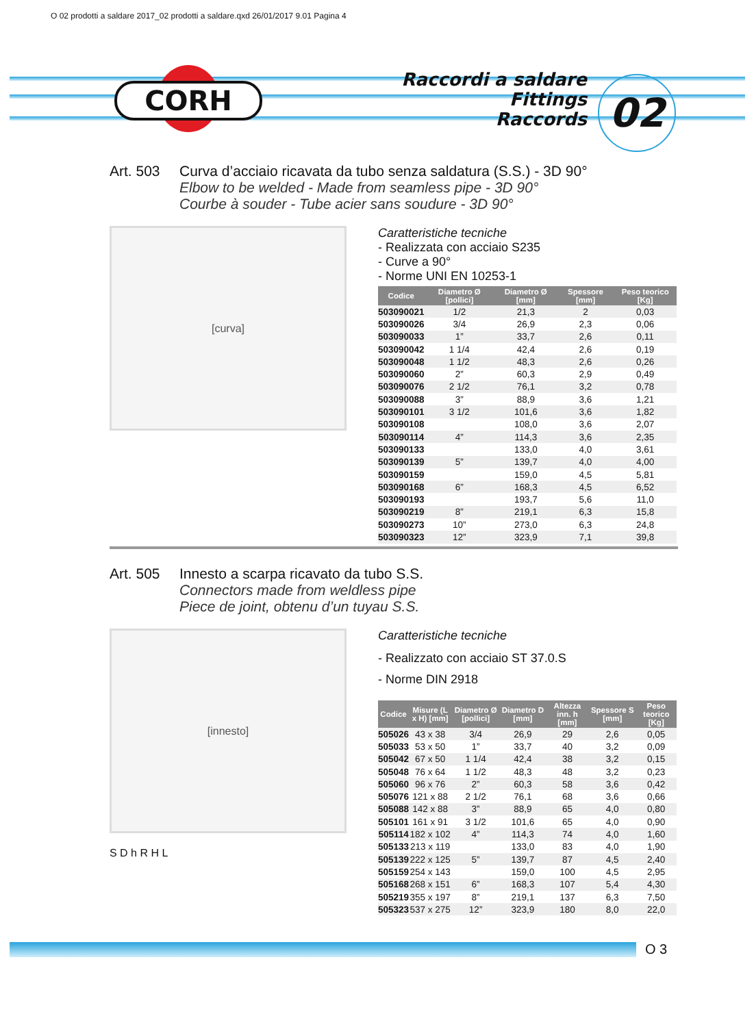O 02 prodotti a saldare 2017_02 prodotti a saldare.qxd 26/01/2017 9.01 Pagina 4
CORH
Raccordi a saldare
Fittings
Raccords
02
Art. 503 Curva d’acciaio ricavata da tubo senza saldatura (S.S.) - 3D 90°
Elbow to be welded - Made from seamless pipe - 3D 90°
Courbe à souder - Tube acier sans soudure - 3D 90°
[curva]
Caratteristiche tecniche
- Realizzata con acciaio S235
- Curve a 90°
- Norme UNI EN 10253-1
| Codice | Diametro Ø [pollici] | Diametro Ø [mm] | Spessore [mm] | Peso teorico [Kg] |
| --- | --- | --- | --- | --- |
| 503090021 | 1/2 | 21,3 | 2 | 0,03 |
| 503090026 | 3/4 | 26,9 | 2,3 | 0,06 |
| 503090033 | 1” | 33,7 | 2,6 | 0,11 |
| 503090042 | 1 1/4 | 42,4 | 2,6 | 0,19 |
| 503090048 | 1 1/2 | 48,3 | 2,6 | 0,26 |
| 503090060 | 2” | 60,3 | 2,9 | 0,49 |
| 503090076 | 2 1/2 | 76,1 | 3,2 | 0,78 |
| 503090088 | 3” | 88,9 | 3,6 | 1,21 |
| 503090101 | 3 1/2 | 101,6 | 3,6 | 1,82 |
| 503090108 | | 108,0 | 3,6 | 2,07 |
| 503090114 | 4” | 114,3 | 3,6 | 2,35 |
| 503090133 | | 133,0 | 4,0 | 3,61 |
| 503090139 | 5” | 139,7 | 4,0 | 4,00 |
| 503090159 | | 159,0 | 4,5 | 5,81 |
| 503090168 | 6” | 168,3 | 4,5 | 6,52 |
| 503090193 | | 193,7 | 5,6 | 11,0 |
| 503090219 | 8” | 219,1 | 6,3 | 15,8 |
| 503090273 | 10” | 273,0 | 6,3 | 24,8 |
| 503090323 | 12” | 323,9 | 7,1 | 39,8 |
Art. 505 Innesto a scarpa ricavato da tubo S.S.
Connectors made from weldless pipe
Piece de joint, obtenu d’un tuyau S.S.
[innesto]
S D h R H L
Caratteristiche tecniche
- Realizzato con acciaio ST 37.0.S
- Norme DIN 2918
| Codice | Misure (L x H) [mm] | Diametro Ø [pollici] | Diametro D [mm] | Altezza inn. h [mm] | Spessore S [mm] | Peso teorico [Kg] |
| --- | --- | --- | --- | --- | --- | --- |
| 505026 | 43 x 38 | 3/4 | 26,9 | 29 | 2,6 | 0,05 |
| 505033 | 53 x 50 | 1” | 33,7 | 40 | 3,2 | 0,09 |
| 505042 | 67 x 50 | 1 1/4 | 42,4 | 38 | 3,2 | 0,15 |
| 505048 | 76 x 64 | 1 1/2 | 48,3 | 48 | 3,2 | 0,23 |
| 505060 | 96 x 76 | 2” | 60,3 | 58 | 3,6 | 0,42 |
| 505076 | 121 x 88 | 2 1/2 | 76,1 | 68 | 3,6 | 0,66 |
| 505088 | 142 x 88 | 3” | 88,9 | 65 | 4,0 | 0,80 |
| 505101 | 161 x 91 | 3 1/2 | 101,6 | 65 | 4,0 | 0,90 |
| 505114 | 182 x 102 | 4” | 114,3 | 74 | 4,0 | 1,60 |
| 505133 | 213 x 119 | | 133,0 | 83 | 4,0 | 1,90 |
| 505139 | 222 x 125 | 5” | 139,7 | 87 | 4,5 | 2,40 |
| 505159 | 254 x 143 | | 159,0 | 100 | 4,5 | 2,95 |
| 505168 | 268 x 151 | 6” | 168,3 | 107 | 5,4 | 4,30 |
| 505219 | 355 x 197 | 8” | 219,1 | 137 | 6,3 | 7,50 |
| 505323 | 537 x 275 | 12” | 323,9 | 180 | 8,0 | 22,0 |
O 3